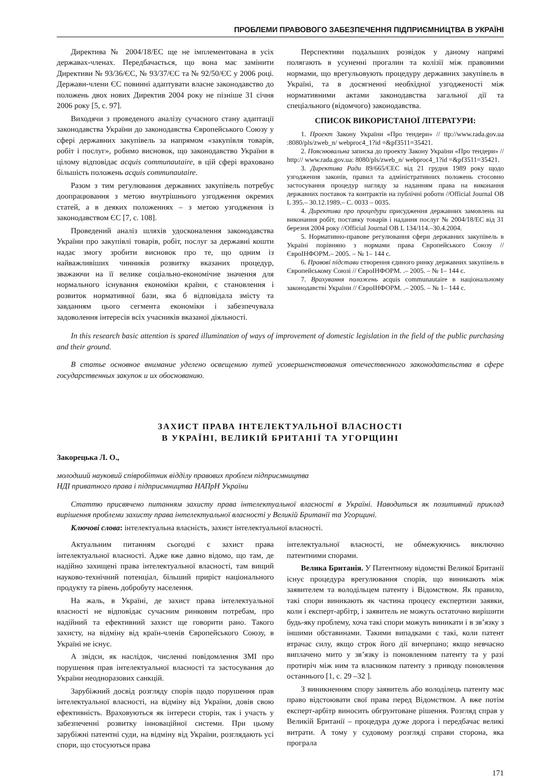ПРОБЛЕМИ ПРАВОВОГО ЗАБЕЗПЕЧЕННЯ ПІДПРИЄМНИЦТВА В УКРАЇНІ
Директива № 2004/18/ЕС ще не імплементована в усіх державах-членах. Передбачається, що вона має замінити Директиви № 93/36/ЄС, № 93/37/ЄС та № 92/50/ЄС у 2006 році. Держави-члени ЄС повинні адаптувати власне законодавство до положень двох нових Директив 2004 року не пізніше 31 січня 2006 року [5, с. 97].
Виходячи з проведеного аналізу сучасного стану адаптації законодавства України до законодавства Європейського Союзу у сфері державних закупівель за напрямом «закупівля товарів, робіт і послуг», робимо висновок, що законодавство України в цілому відповідає acquis communautaire, в цій сфері враховано більшість положень acquis communautaire.
Разом з тим регулювання державних закупівель потребує доопрацювання з метою внутрішнього узгодження окремих статей, а в деяких положеннях – з метою узгодження із законодавством ЄС [7, с. 108].
Проведений аналіз шляхів удосконалення законодавства України про закупівлі товарів, робіт, послуг за державні кошти надає змогу зробити висновок про те, що одним із найважливіших чинників розвитку вказаних процедур, зважаючи на її велике соціально-економічне значення для нормального існування економіки країни, є становлення і розвиток нормативної бази, яка б відповідала змісту та завданням цього сегмента економіки і забезпечувала задоволення інтересів всіх учасників вказаної діяльності.
Перспективи подальших розвідок у даному напрямі полягають в усуненні прогалин та колізії між правовими нормами, що врегульовують процедуру державних закупівель в Україні, та в досягненні необхідної узгодженості між нормативними актами законодавства загальної дії та спеціального (відомчого) законодавства.
СПИСОК ВИКОРИСТАНОЇ ЛІТЕРАТУРИ:
1. Проект Закону України «Про тендери» // ttp://www.rada.gov.ua :8080/pls/zweb_n/ webproc4_1?id =&pf3511=35421.
2. Пояснювальна записка до проекту Закону України «Про тендери» // http:// www.rada.gov.ua: 8080/pls/zweb_n/ webproc4_1?id =&pf3511=35421.
3. Директива Ради 89/665/ЄЕС від 21 грудня 1989 року щодо узгодження законів, правил та адміністративних положень стосовно застосування процедур нагляду за наданням права на виконання державних поставок та контрактів на публічні роботи //Official Journal OB L 395.– 30.12.1989.– С. 0033 – 0035.
4. Директива про процедури присудження державних замовлень на виконання робіт, поставку товарів і надання послуг № 2004/18/ЕС від 31 березня 2004 року //Official Journal OB L 134/114.–30.4.2004.
5. Нормативно-правове регулювання сфери державних закупівель в Україні порівняно з нормами права Європейського Союзу // ЄвроІНФОРМ.– 2005. – № 1– 144 с.
6. Правові підстави створення єдиного ринку державних закупівель в Європейському Союзі // ЄвроІНФОРМ. .– 2005. – № 1– 144 с.
7. Врахування положень acquis communautaire в національному законодавстві України // ЄвроІНФОРМ. .– 2005. – № 1– 144 с.
In this research basic attention is spared illumination of ways of improvement of domestic legislation in the field of the public purchasing and their ground.
В статье основное внимание уделено освещению путей усовершенствования отечественного законодательства в сфере государственных закупок и их обоснованию.
ЗАХИСТ ПРАВА ІНТЕЛЕКТУАЛЬНОЇ ВЛАСНОСТІ
В УКРАЇНІ, ВЕЛИКІЙ БРИТАНІЇ ТА УГОРЩИНІ
Закорецька Л. О.,
молодший науковий співробітник відділу правових проблем підприємництва
НДІ приватного права і підприємництва НАПрН України
Статтю присвячено питанням захисту права інтелектуальної власності в Україні. Наводиться як позитивний приклад вирішення проблеми захисту права інтелектуальної власності у Великій Британії та Угорщині.
Ключові слова: інтелектуальна власність, захист інтелектуальної власності.
Актуальним питанням сьогодні є захист права інтелектуальної власності. Адже вже давно відомо, що там, де надійно захищені права інтелектуальної власності, там вищий науково-технічний потенціал, більший приріст національного продукту та рівень добробуту населення.
На жаль, в Україні, де захист права інтелектуальної власності не відповідає сучасним ринковим потребам, про надійний та ефективний захист ще говорити рано. Такого захисту, на відміну від країн-членів Європейського Союзу, в Україні не існує.
А звідси, як наслідок, численні повідомлення ЗМІ про порушення прав інтелектуальної власності та застосування до України неодноразових санкцій.
Зарубіжний досвід розгляду спорів щодо порушення прав інтелектуальної власності, на відміну від України, довів свою ефективність. Враховуються як інтереси сторін, так і участь у забезпеченні розвитку інноваційної системи. При цьому зарубіжні патентні суди, на відміну від України, розглядають усі спори, що стосуються права
інтелектуальної власності, не обмежуючись виключно патентними спорами.
Велика Британія. У Патентному відомстві Великої Британії існує процедура врегулювання спорів, що виникають між заявителем та володільцем патенту і Відомством. Як правило, такі спори виникають як частина процесу експертизи заявки, коли і експерт-арбітр, і заявитель не можуть остаточно вирішити будь-яку проблему, хоча такі спори можуть виникати і в зв’язку з іншими обставинами. Такими випадками є такі, коли патент втрачає силу, якщо строк його дії вичерпано; якщо невчасно виплачено мито у зв’язку із поновленням патенту та у разі протиріч між ним та власником патенту з приводу поновлення останнього [1, с. 29 –32 ].
З виникненням спору заявитель або володілець патенту має право відстоювати свої права перед Відомством. А вже потім експерт-арбітр виносить обгрунтоване рішення. Розгляд справ у Великій Британії – процедура дуже дорога і передбачає великі витрати. А тому у судовому розгляді справи сторона, яка програла
171